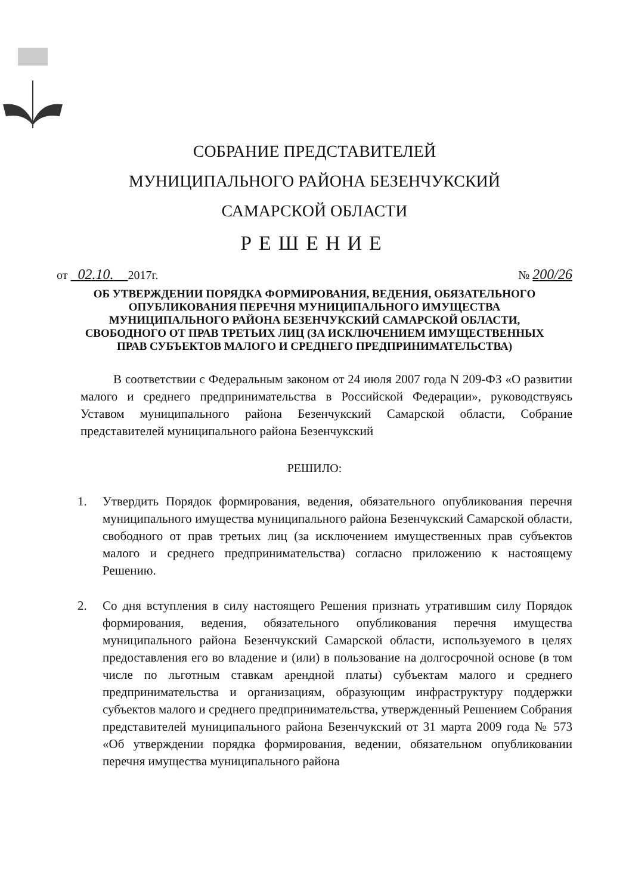СОБРАНИЕ ПРЕДСТАВИТЕЛЕЙ
МУНИЦИПАЛЬНОГО РАЙОНА БЕЗЕНЧУКСКИЙ
САМАРСКОЙ ОБЛАСТИ
РЕШЕНИЕ
от 02.10. 2017г. № 200/26
ОБ УТВЕРЖДЕНИИ ПОРЯДКА ФОРМИРОВАНИЯ, ВЕДЕНИЯ, ОБЯЗАТЕЛЬНОГО ОПУБЛИКОВАНИЯ ПЕРЕЧНЯ МУНИЦИПАЛЬНОГО ИМУЩЕСТВА МУНИЦИПАЛЬНОГО РАЙОНА БЕЗЕНЧУКСКИЙ САМАРСКОЙ ОБЛАСТИ, СВОБОДНОГО ОТ ПРАВ ТРЕТЬИХ ЛИЦ (ЗА ИСКЛЮЧЕНИЕМ ИМУЩЕСТВЕННЫХ ПРАВ СУБЪЕКТОВ МАЛОГО И СРЕДНЕГО ПРЕДПРИНИМАТЕЛЬСТВА)
В соответствии с Федеральным законом от 24 июля 2007 года N 209-ФЗ «О развитии малого и среднего предпринимательства в Российской Федерации», руководствуясь Уставом муниципального района Безенчукский Самарской области, Собрание представителей муниципального района Безенчукский
РЕШИЛО:
1. Утвердить Порядок формирования, ведения, обязательного опубликования перечня муниципального имущества муниципального района Безенчукский Самарской области, свободного от прав третьих лиц (за исключением имущественных прав субъектов малого и среднего предпринимательства) согласно приложению к настоящему Решению.
2. Со дня вступления в силу настоящего Решения признать утратившим силу Порядок формирования, ведения, обязательного опубликования перечня имущества муниципального района Безенчукский Самарской области, используемого в целях предоставления его во владение и (или) в пользование на долгосрочной основе (в том числе по льготным ставкам арендной платы) субъектам малого и среднего предпринимательства и организациям, образующим инфраструктуру поддержки субъектов малого и среднего предпринимательства, утвержденный Решением Собрания представителей муниципального района Безенчукский от 31 марта 2009 года № 573 «Об утверждении порядка формирования, ведении, обязательном опубликовании перечня имущества муниципального района